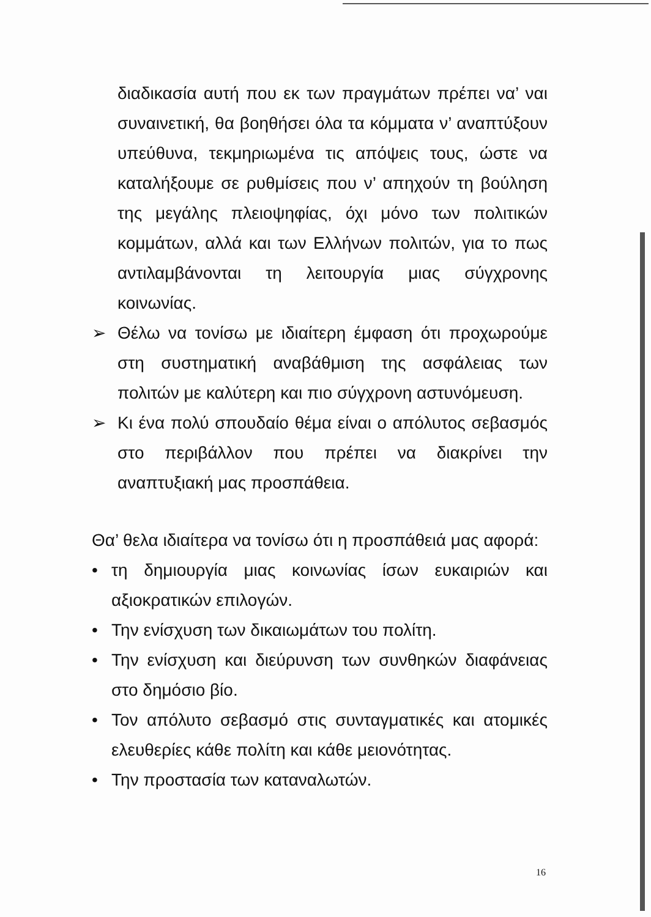διαδικασία αυτή που εκ των πραγμάτων πρέπει να’ ναι συναινετική, θα βοηθήσει όλα τα κόμματα ν’ αναπτύξουν υπεύθυνα, τεκμηριωμένα τις απόψεις τους, ώστε να καταλήξουμε σε ρυθμίσεις που ν’ απηχούν τη βούληση της μεγάλης πλειοψηφίας, όχι μόνο των πολιτικών κομμάτων, αλλά και των Ελλήνων πολιτών, για το πως αντιλαμβάνονται τη λειτουργία μιας σύγχρονης κοινωνίας.
➢
Θέλω να τονίσω με ιδιαίτερη έμφαση ότι προχωρούμε στη συστηματική αναβάθμιση της ασφάλειας των πολιτών με καλύτερη και πιο σύγχρονη αστυνόμευση.
➢
Κι ένα πολύ σπουδαίο θέμα είναι ο απόλυτος σεβασμός στο περιβάλλον που πρέπει να διακρίνει την αναπτυξιακή μας προσπάθεια.
Θα’ θελα ιδιαίτερα να τονίσω ότι η προσπάθειά μας αφορά:
•
τη δημιουργία μιας κοινωνίας ίσων ευκαιριών και αξιοκρατικών επιλογών.
•
Την ενίσχυση των δικαιωμάτων του πολίτη.
•
Την ενίσχυση και διεύρυνση των συνθηκών διαφάνειας στο δημόσιο βίο.
•
Τον απόλυτο σεβασμό στις συνταγματικές και ατομικές ελευθερίες κάθε πολίτη και κάθε μειονότητας.
•
Την προστασία των καταναλωτών.
16